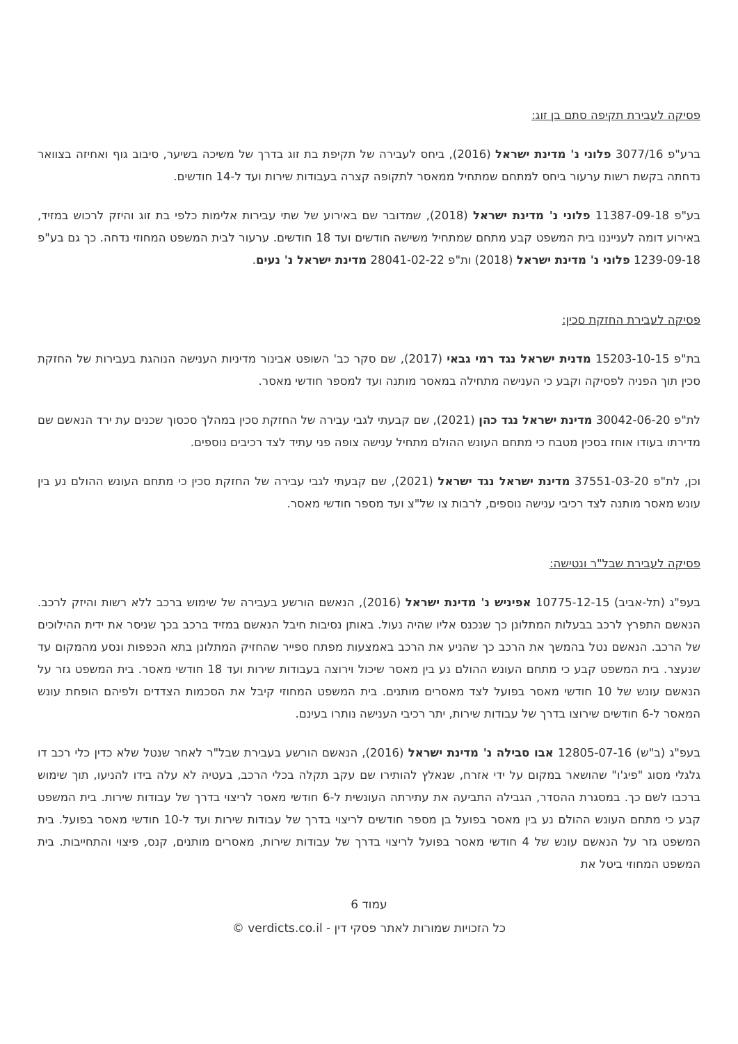פסיקה לעבירת תקיפה סתם בן זוג:
ברע"פ 3077/16 פלוני נ' מדינת ישראל (2016), ביחס לעבירה של תקיפת בת זוג בדרך של משיכה בשיער, סיבוב גוף ואחיזה בצוואר נדחתה בקשת רשות ערעור ביחס למתחם שמתחיל ממאסר לתקופה קצרה בעבודות שירות ועד ל-14 חודשים.
בע"פ 11387-09-18 פלוני נ' מדינת ישראל (2018), שמדובר שם באירוע של שתי עבירות אלימות כלפי בת זוג והיזק לרכוש במזיד, באירוע דומה לענייננו בית המשפט קבע מתחם שמתחיל משישה חודשים ועד 18 חודשים. ערעור לבית המשפט המחוזי נדחה. כך גם בע"פ 1239-09-18 פלוני נ' מדינת ישראל (2018) ות"פ 28041-02-22 מדינת ישראל נ' נעים.
פסיקה לעבירת החזקת סכין:
בת"פ 15203-10-15 מדנית ישראל נגד רמי גבאי (2017), שם סקר כב' השופט אבינור מדיניות הענישה הנוהגת בעבירות של החזקת סכין תוך הפניה לפסיקה וקבע כי הענישה מתחילה במאסר מותנה ועד למספר חודשי מאסר.
לת"פ 30042-06-20 מדינת ישראל נגד כהן (2021), שם קבעתי לגבי עבירה של החזקת סכין במהלך סכסוך שכנים עת ירד הנאשם שם מדירתו בעודו אוחז בסכין מטבח כי מתחם העונש ההולם מתחיל ענישה צופה פני עתיד לצד רכיבים נוספים.
וכן, לת"פ 37551-03-20 מדינת ישראל נגד ישראל (2021), שם קבעתי לגבי עבירה של החזקת סכין כי מתחם העונש ההולם נע בין עונש מאסר מותנה לצד רכיבי ענישה נוספים, לרבות צו של"צ ועד מספר חודשי מאסר.
פסיקה לעבירת שבל"ר ונטישה:
בעפ"ג (תל-אביב) 10775-12-15 אפיניש נ' מדינת ישראל (2016), הנאשם הורשע בעבירה של שימוש ברכב ללא רשות והיזק לרכב. הנאשם התפרץ לרכב בבעלות המתלונן כך שנכנס אליו שהיה נעול. באותן נסיבות חיבל הנאשם במזיד ברכב בכך שניסר את ידית ההילוכים של הרכב. הנאשם נטל בהמשך את הרכב כך שהניע את הרכב באמצעות מפתח ספייר שהחזיק המתלונן בתא הכפפות ונסע מהמקום עד שנעצר. בית המשפט קבע כי מתחם העונש ההולם נע בין מאסר שיכול וירוצה בעבודות שירות ועד 18 חודשי מאסר. בית המשפט גזר על הנאשם עונש של 10 חודשי מאסר בפועל לצד מאסרים מותנים. בית המשפט המחוזי קיבל את הסכמות הצדדים ולפיהם הופחת עונש המאסר ל-6 חודשים שירוצו בדרך של עבודות שירות, יתר רכיבי הענישה נותרו בעינם.
בעפ"ג (ב"ש) 12805-07-16 אבו סבילה נ' מדינת ישראל (2016), הנאשם הורשע בעבירת שבל"ר לאחר שנטל שלא כדין כלי רכב דו גלגלי מסוג "פיג'ו" שהושאר במקום על ידי אזרח, שנאלץ להותירו שם עקב תקלה בכלי הרכב, בעטיה לא עלה בידו להניעו, תוך שימוש ברכבו לשם כך. במסגרת ההסדר, הגבילה התביעה את עתירתה העונשית ל-6 חודשי מאסר לריצוי בדרך של עבודות שירות. בית המשפט קבע כי מתחם העונש ההולם נע בין מאסר בפועל בן מספר חודשים לריצוי בדרך של עבודות שירות ועד ל-10 חודשי מאסר בפועל. בית המשפט גזר על הנאשם עונש של 4 חודשי מאסר בפועל לריצוי בדרך של עבודות שירות, מאסרים מותנים, קנס, פיצוי והתחייבות. בית המשפט המחוזי ביטל את
עמוד 6
כל הזכויות שמורות לאתר פסקי דין - verdicts.co.il ©